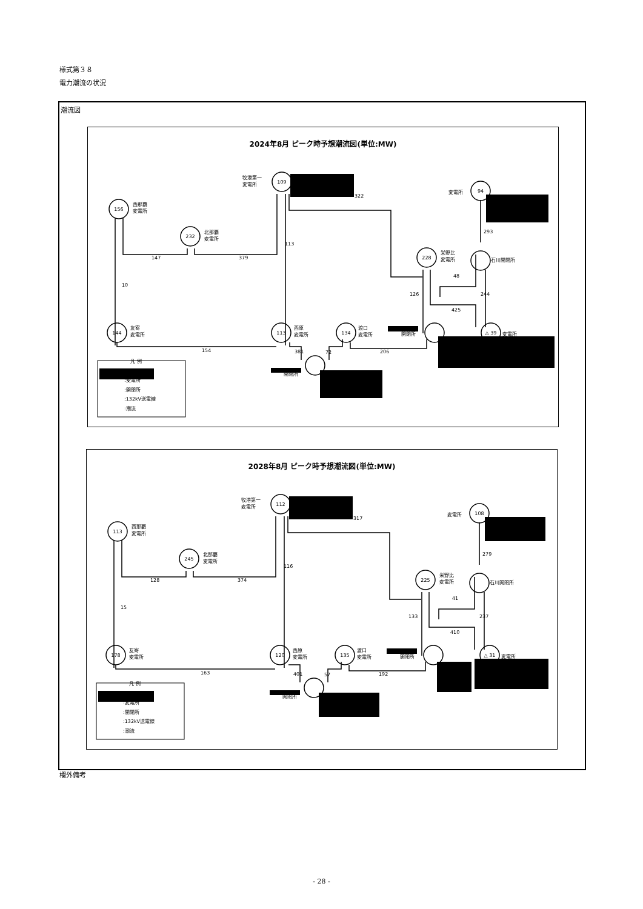様式第３８
電力潮流の状況
潮流図
2024年8月 ピーク時予想潮流図(単位:MW)
156
西那覇
変電所
232
北那覇
変電所
109
牧港第一
変電所
322
94
変電所
293
228
栄野比
変電所
石川開閉所
113
147
379
10
48
126
244
425
144
友寄
変電所
113
西原
変電所
134
渡口
変電所
開閉所
△ 39
変電所
154
381
72
206
開閉所
凡 例
:変電所
:開閉所
:132kV送電線
:潮流
2028年8月 ピーク時予想潮流図(単位:MW)
113
西那覇
変電所
245
北那覇
変電所
112
牧港第一
変電所
317
108
変電所
279
225
栄野比
変電所
石川開閉所
116
128
374
15
41
133
237
410
178
友寄
変電所
120
西原
変電所
135
渡口
変電所
開閉所
△ 31
変電所
163
401
57
192
開閉所
凡 例
:変電所
:開閉所
:132kV送電線
:潮流
欄外備考
- 28 -